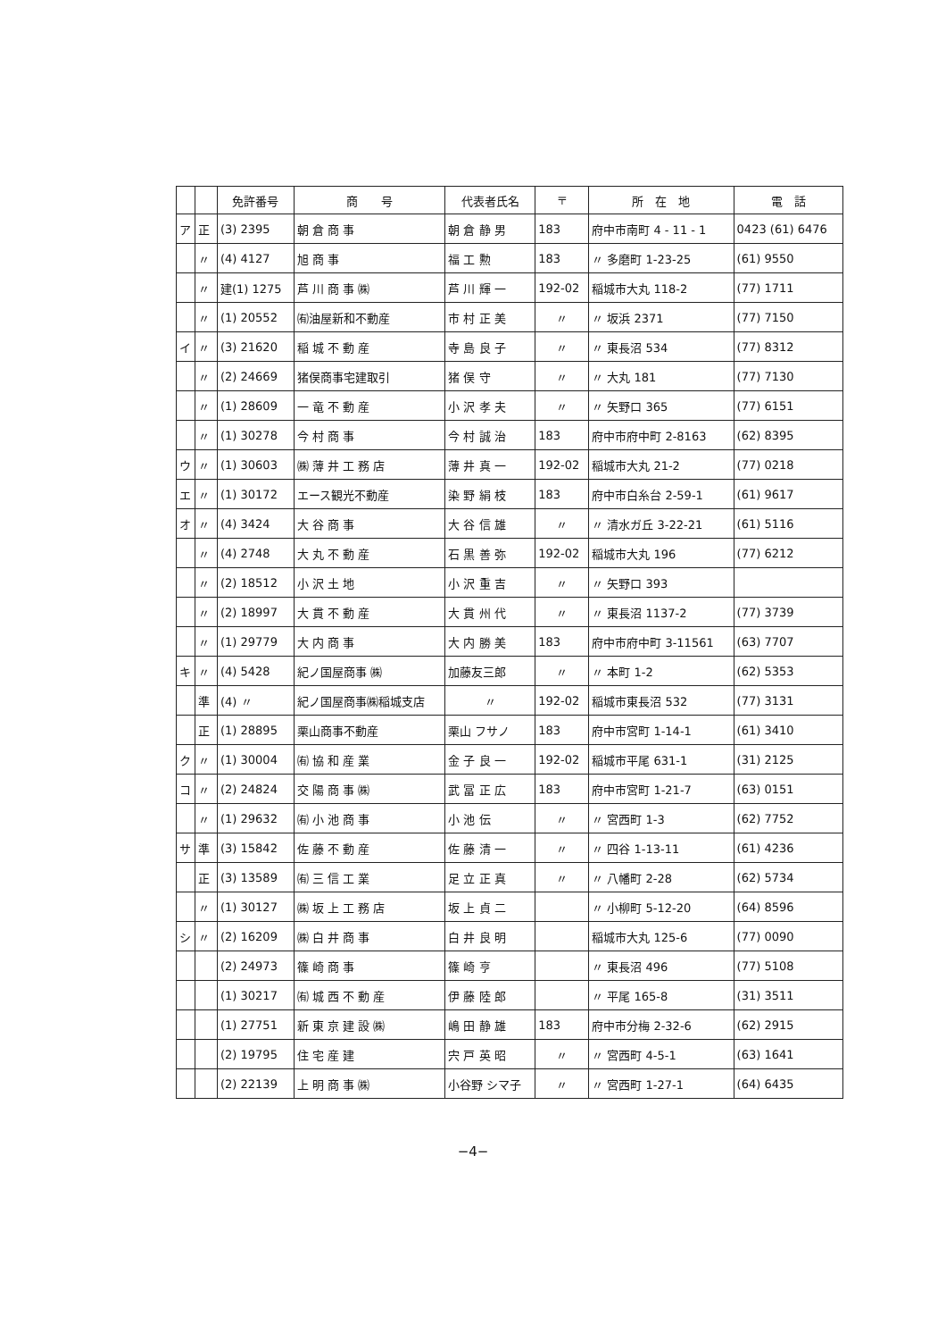| | | 免許番号 | 商 号 | 代表者氏名 | 〒 | 所 在 地 | 電 話 |
| --- | --- | --- | --- | --- | --- | --- | --- |
| ア | 正 | (3) 2395 | 朝 倉 商 事 | 朝 倉 静 男 | 183 | 府中市南町 4 - 11 - 1 | 0423 (61) 6476 |
| | 〃 | (4) 4127 | 旭 商 事 | 福 工 勲 | 183 | 〃 多磨町 1-23-25 | (61) 9550 |
| | 〃 | 建(1) 1275 | 芦 川 商 事 ㈱ | 芦 川 輝 一 | 192-02 | 稲城市大丸 118-2 | (77) 1711 |
| | 〃 | (1) 20552 | ㈲油屋新和不動産 | 市 村 正 美 | 〃 | 〃 坂浜 2371 | (77) 7150 |
| イ | 〃 | (3) 21620 | 稲 城 不 動 産 | 寺 島 良 子 | 〃 | 〃 東長沼 534 | (77) 8312 |
| | 〃 | (2) 24669 | 猪俣商事宅建取引 | 猪 俣 守 | 〃 | 〃 大丸 181 | (77) 7130 |
| | 〃 | (1) 28609 | 一 竜 不 動 産 | 小 沢 孝 夫 | 〃 | 〃 矢野口 365 | (77) 6151 |
| | 〃 | (1) 30278 | 今 村 商 事 | 今 村 誠 治 | 183 | 府中市府中町 2-8163 | (62) 8395 |
| ウ | 〃 | (1) 30603 | ㈱ 薄 井 工 務 店 | 薄 井 真 一 | 192-02 | 稲城市大丸 21-2 | (77) 0218 |
| エ | 〃 | (1) 30172 | エース観光不動産 | 染 野 絹 枝 | 183 | 府中市白糸台 2-59-1 | (61) 9617 |
| オ | 〃 | (4) 3424 | 大 谷 商 事 | 大 谷 信 雄 | 〃 | 〃 清水ガ丘 3-22-21 | (61) 5116 |
| | 〃 | (4) 2748 | 大 丸 不 動 産 | 石 黒 善 弥 | 192-02 | 稲城市大丸 196 | (77) 6212 |
| | 〃 | (2) 18512 | 小 沢 土 地 | 小 沢 重 吉 | 〃 | 〃 矢野口 393 | |
| | 〃 | (2) 18997 | 大 貫 不 動 産 | 大 貫 州 代 | 〃 | 〃 東長沼 1137-2 | (77) 3739 |
| | 〃 | (1) 29779 | 大 内 商 事 | 大 内 勝 美 | 183 | 府中市府中町 3-11561 | (63) 7707 |
| キ | 〃 | (4) 5428 | 紀ノ国屋商事 ㈱ | 加藤友三郎 | 〃 | 〃 本町 1-2 | (62) 5353 |
| | 準 | (4) 〃 | 紀ノ国屋商事㈱稲城支店 | 〃 | 192-02 | 稲城市東長沼 532 | (77) 3131 |
| | 正 | (1) 28895 | 栗山商事不動産 | 栗山 フサノ | 183 | 府中市宮町 1-14-1 | (61) 3410 |
| ク | 〃 | (1) 30004 | ㈲ 協 和 産 業 | 金 子 良 一 | 192-02 | 稲城市平尾 631-1 | (31) 2125 |
| コ | 〃 | (2) 24824 | 交 陽 商 事 ㈱ | 武 冨 正 広 | 183 | 府中市宮町 1-21-7 | (63) 0151 |
| | 〃 | (1) 29632 | ㈲ 小 池 商 事 | 小 池 伝 | 〃 | 〃 宮西町 1-3 | (62) 7752 |
| サ | 準 | (3) 15842 | 佐 藤 不 動 産 | 佐 藤 清 一 | 〃 | 〃 四谷 1-13-11 | (61) 4236 |
| | 正 | (3) 13589 | ㈲ 三 信 工 業 | 足 立 正 真 | 〃 | 〃 八幡町 2-28 | (62) 5734 |
| | 〃 | (1) 30127 | ㈱ 坂 上 工 務 店 | 坂 上 貞 二 | | 〃 小柳町 5-12-20 | (64) 8596 |
| シ | 〃 | (2) 16209 | ㈱ 白 井 商 事 | 白 井 良 明 | | 稲城市大丸 125-6 | (77) 0090 |
| | | (2) 24973 | 篠 崎 商 事 | 篠 崎 亨 | | 〃 東長沼 496 | (77) 5108 |
| | | (1) 30217 | ㈲ 城 西 不 動 産 | 伊 藤 陸 郎 | | 〃 平尾 165-8 | (31) 3511 |
| | | (1) 27751 | 新 東 京 建 設 ㈱ | 嶋 田 静 雄 | 183 | 府中市分梅 2-32-6 | (62) 2915 |
| | | (2) 19795 | 住 宅 産 建 | 宍 戸 英 昭 | 〃 | 〃 宮西町 4-5-1 | (63) 1641 |
| | | (2) 22139 | 上 明 商 事 ㈱ | 小谷野 シマ子 | 〃 | 〃 宮西町 1-27-1 | (64) 6435 |
−4−